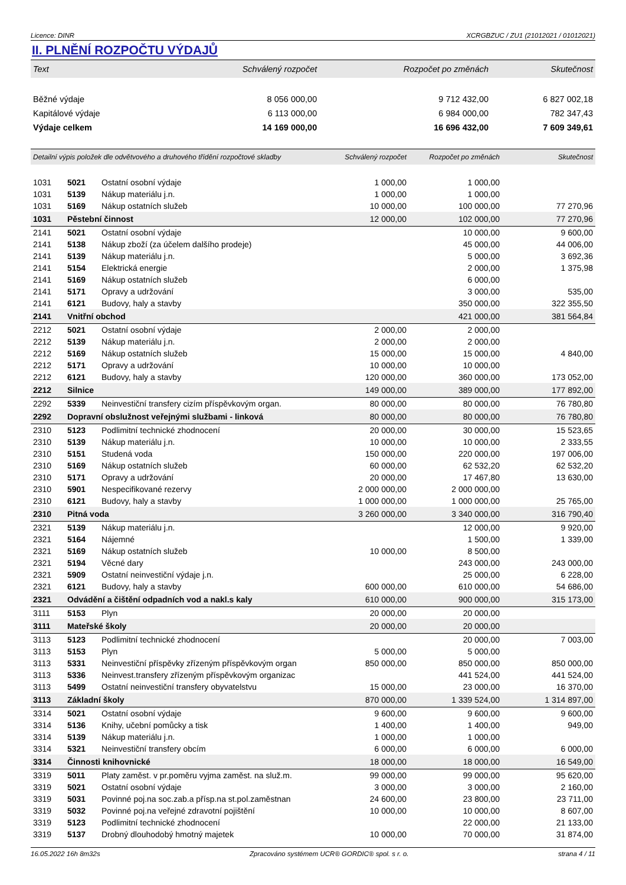Licence: DINR XCRGBZUC / ZU1 (21012021 / 01012021)
II. PLNĚNÍ ROZPOČTU VÝDAJŮ
| Text | Schválený rozpočet | Rozpočet po změnách | Skutečnost |
| Běžné výdaje | 8 056 000,00 | 9 712 432,00 | 6 827 002,18 |
| Kapitálové výdaje | 6 113 000,00 | 6 984 000,00 | 782 347,43 |
| Výdaje celkem | 14 169 000,00 | 16 696 432,00 | 7 609 349,61 |
| Detailní výpis položek dle odvětvového a druhového třídění rozpočtové skladby | | | Schválený rozpočet | Rozpočet po změnách | Skutečnost |
| 1031 | 5021 | Ostatní osobní výdaje | 1 000,00 | 1 000,00 | |
| 1031 | 5139 | Nákup materiálu j.n. | 1 000,00 | 1 000,00 | |
| 1031 | 5169 | Nákup ostatních služeb | 10 000,00 | 100 000,00 | 77 270,96 |
| 1031 | Pěstební činnost | | 12 000,00 | 102 000,00 | 77 270,96 |
| 2141 | 5021 | Ostatní osobní výdaje | | 10 000,00 | 9 600,00 |
| 2141 | 5138 | Nákup zboží (za účelem dalšího prodeje) | | 45 000,00 | 44 006,00 |
| 2141 | 5139 | Nákup materiálu j.n. | | 5 000,00 | 3 692,36 |
| 2141 | 5154 | Elektrická energie | | 2 000,00 | 1 375,98 |
| 2141 | 5169 | Nákup ostatních služeb | | 6 000,00 | |
| 2141 | 5171 | Opravy a udržování | | 3 000,00 | 535,00 |
| 2141 | 6121 | Budovy, haly a stavby | | 350 000,00 | 322 355,50 |
| 2141 | Vnitřní obchod | | | 421 000,00 | 381 564,84 |
| 2212 | 5021 | Ostatní osobní výdaje | 2 000,00 | 2 000,00 | |
| 2212 | 5139 | Nákup materiálu j.n. | 2 000,00 | 2 000,00 | |
| 2212 | 5169 | Nákup ostatních služeb | 15 000,00 | 15 000,00 | 4 840,00 |
| 2212 | 5171 | Opravy a udržování | 10 000,00 | 10 000,00 | |
| 2212 | 6121 | Budovy, haly a stavby | 120 000,00 | 360 000,00 | 173 052,00 |
| 2212 | Silnice | | 149 000,00 | 389 000,00 | 177 892,00 |
| 2292 | 5339 | Neinvestiční transfery cizím příspěvkovým organ. | 80 000,00 | 80 000,00 | 76 780,80 |
| 2292 | Dopravní obslužnost veřejnými službami - linková | | 80 000,00 | 80 000,00 | 76 780,80 |
| 2310 | 5123 | Podlimitní technické zhodnocení | 20 000,00 | 30 000,00 | 15 523,65 |
| 2310 | 5139 | Nákup materiálu j.n. | 10 000,00 | 10 000,00 | 2 333,55 |
| 2310 | 5151 | Studená voda | 150 000,00 | 220 000,00 | 197 006,00 |
| 2310 | 5169 | Nákup ostatních služeb | 60 000,00 | 62 532,20 | 62 532,20 |
| 2310 | 5171 | Opravy a udržování | 20 000,00 | 17 467,80 | 13 630,00 |
| 2310 | 5901 | Nespecifikované rezervy | 2 000 000,00 | 2 000 000,00 | |
| 2310 | 6121 | Budovy, haly a stavby | 1 000 000,00 | 1 000 000,00 | 25 765,00 |
| 2310 | Pitná voda | | 3 260 000,00 | 3 340 000,00 | 316 790,40 |
| 2321 | 5139 | Nákup materiálu j.n. | | 12 000,00 | 9 920,00 |
| 2321 | 5164 | Nájemné | | 1 500,00 | 1 339,00 |
| 2321 | 5169 | Nákup ostatních služeb | 10 000,00 | 8 500,00 | |
| 2321 | 5194 | Věcné dary | | 243 000,00 | 243 000,00 |
| 2321 | 5909 | Ostatní neinvestiční výdaje j.n. | | 25 000,00 | 6 228,00 |
| 2321 | 6121 | Budovy, haly a stavby | 600 000,00 | 610 000,00 | 54 686,00 |
| 2321 | Odvádění a čištění odpadních vod a nakl.s kaly | | 610 000,00 | 900 000,00 | 315 173,00 |
| 3111 | 5153 | Plyn | 20 000,00 | 20 000,00 | |
| 3111 | Mateřské školy | | 20 000,00 | 20 000,00 | |
| 3113 | 5123 | Podlimitní technické zhodnocení | | 20 000,00 | 7 003,00 |
| 3113 | 5153 | Plyn | 5 000,00 | 5 000,00 | |
| 3113 | 5331 | Neinvestiční příspěvky zřízeným příspěvkovým organ | 850 000,00 | 850 000,00 | 850 000,00 |
| 3113 | 5336 | Neinvest.transfery zřízeným příspěvkovým organizac | | 441 524,00 | 441 524,00 |
| 3113 | 5499 | Ostatní neinvestiční transfery obyvatelstvu | 15 000,00 | 23 000,00 | 16 370,00 |
| 3113 | Základní školy | | 870 000,00 | 1 339 524,00 | 1 314 897,00 |
| 3314 | 5021 | Ostatní osobní výdaje | 9 600,00 | 9 600,00 | 9 600,00 |
| 3314 | 5136 | Knihy, učební pomůcky a tisk | 1 400,00 | 1 400,00 | 949,00 |
| 3314 | 5139 | Nákup materiálu j.n. | 1 000,00 | 1 000,00 | |
| 3314 | 5321 | Neinvestiční transfery obcím | 6 000,00 | 6 000,00 | 6 000,00 |
| 3314 | Činnosti knihovnické | | 18 000,00 | 18 000,00 | 16 549,00 |
| 3319 | 5011 | Platy zaměst. v pr.poměru vyjma zaměst. na služ.m. | 99 000,00 | 99 000,00 | 95 620,00 |
| 3319 | 5021 | Ostatní osobní výdaje | 3 000,00 | 3 000,00 | 2 160,00 |
| 3319 | 5031 | Povinné poj.na soc.zab.a přísp.na st.pol.zaměstnan | 24 600,00 | 23 800,00 | 23 711,00 |
| 3319 | 5032 | Povinné poj.na veřejné zdravotní pojištění | 10 000,00 | 10 000,00 | 8 607,00 |
| 3319 | 5123 | Podlimitní technické zhodnocení | | 22 000,00 | 21 133,00 |
| 3319 | 5137 | Drobný dlouhodobý hmotný majetek | 10 000,00 | 70 000,00 | 31 874,00 |
16.05.2022 16h 8m32s Zpracováno systémem UCR® GORDIC® spol. s r. o. strana 4 / 11